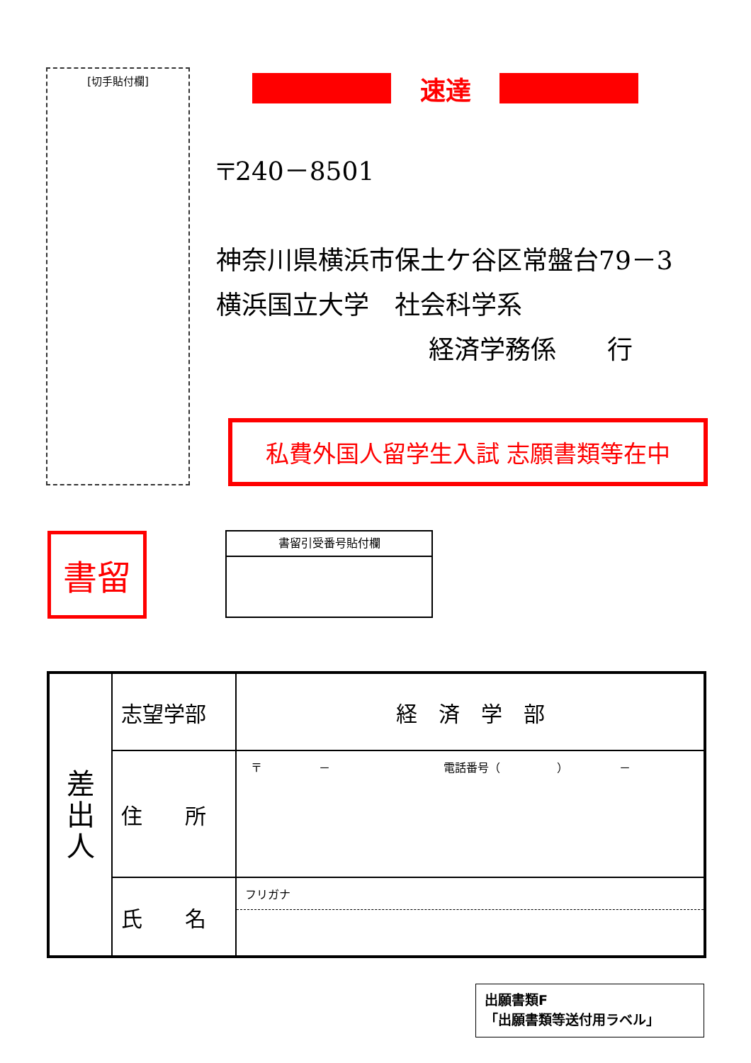[切手貼付欄] 速達
〒240－8501
神奈川県横浜市保土ケ谷区常盤台79－3
横浜国立大学　社会科学系
経済学務係　　行
私費外国人留学生入試 志願書類等在中
書留 書留引受番号貼付欄
| 差 出 人 | 志望学部 | 経 済 学 部 |
| | 住 所 | 〒 － 電話番号（ ） － |
| | 氏 名 | フリガナ |
出願書類F
「出願書類等送付用ラベル」